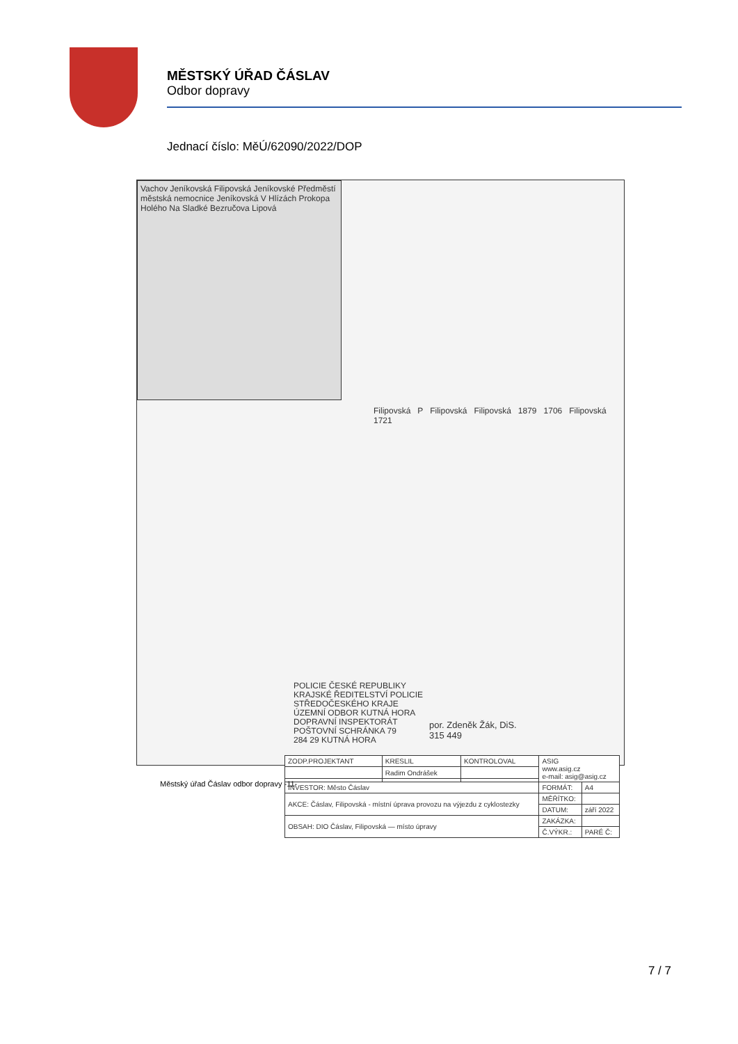MĚSTSKÝ ÚŘAD ČÁSLAV
Odbor dopravy
Jednací číslo: MěÚ/62090/2022/DOP
Vachov Jeníkovská Filipovská Jeníkovské Předměstí městská nemocnice Jeníkovská V Hlízách Prokopa Holého Na Sladké Bezručova Lipová
Filipovská P Filipovská Filipovská 1879 1706 Filipovská 1721
POLICIE ČESKÉ REPUBLIKY
KRAJSKÉ ŘEDITELSTVÍ POLICIE
STŘEDOČESKÉHO KRAJE
ÚZEMNÍ ODBOR KUTNÁ HORA
DOPRAVNÍ INSPEKTORÁT
POŠTOVNÍ SCHRÁNKA 79
284 29 KUTNÁ HORA
por. Zdeněk Žák, DiS.
315 449
| ZODP.PROJEKTANT | KRESLIL | KONTROLOVAL | ASIG www.asig.cz e-mail: asig@asig.cz | |
| | Radim Ondrášek | | | |
| INVESTOR: Město Čáslav | | | FORMÁT: | A4 |
| AKCE: Čáslav, Filipovská - místní úprava provozu na výjezdu z cyklostezky | | | MĚŘÍTKO: | |
| | | | DATUM: | září 2022 |
| OBSAH: DIO Čáslav, Filipovská — místo úpravy | | | ZAKÁZKA: | |
| | | | Č.VÝKR.: | PARÉ Č: |
Městský úřad Čáslav odbor dopravy -11-
7 / 7